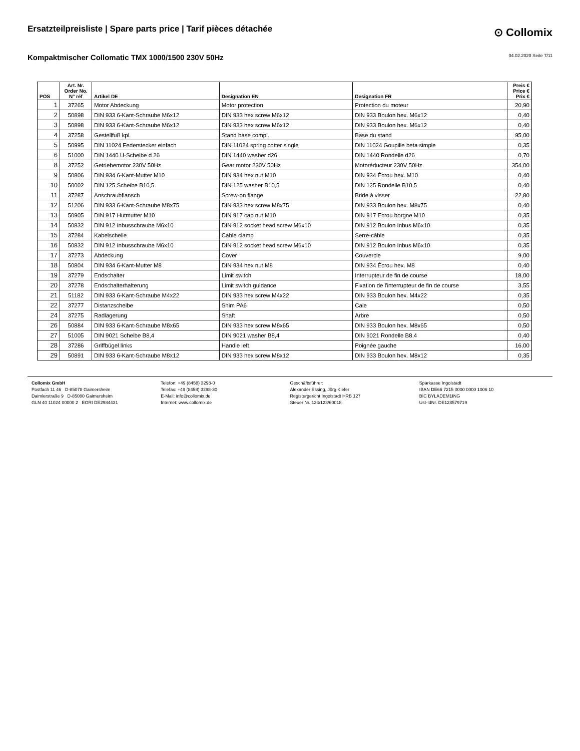Ersatzteilpreisliste | Spare parts price | Tarif pièces détachée
⊙ Collomix
Kompaktmischer Collomatic TMX 1000/1500 230V 50Hz
04.02.2020 Seite 7/11
| POS | Art. Nr. Order No. N° réf | Artikel DE | Designation EN | Designation FR | Preis € Price € Prix € |
| --- | --- | --- | --- | --- | --- |
| 1 | 37265 | Motor Abdeckung | Motor protection | Protection du moteur | 20,90 |
| 2 | 50898 | DIN 933 6-Kant-Schraube M6x12 | DIN 933 hex screw M6x12 | DIN 933 Boulon hex. M6x12 | 0,40 |
| 3 | 50898 | DIN 933 6-Kant-Schraube M6x12 | DIN 933 hex screw M6x12 | DIN 933 Boulon hex. M6x12 | 0,40 |
| 4 | 37258 | Gestellfuß kpl. | Stand base compl. | Base du stand | 95,00 |
| 5 | 50995 | DIN 11024 Federstecker einfach | DIN 11024 spring cotter single | DIN 11024 Goupille beta simple | 0,35 |
| 6 | 51000 | DIN 1440 U-Scheibe d 26 | DIN 1440 washer d26 | DIN 1440 Rondelle d26 | 0,70 |
| 8 | 37252 | Getriebemotor 230V 50Hz | Gear motor 230V 50Hz | Motoréducteur 230V 50Hz | 354,00 |
| 9 | 50806 | DIN 934 6-Kant-Mutter M10 | DIN 934 hex nut M10 | DIN 934 Écrou hex. M10 | 0,40 |
| 10 | 50002 | DIN 125 Scheibe B10,5 | DIN 125 washer B10,5 | DIN 125 Rondelle B10,5 | 0,40 |
| 11 | 37287 | Anschraubflansch | Screw-on flange | Bride à visser | 22,80 |
| 12 | 51206 | DIN 933 6-Kant-Schraube M8x75 | DIN 933 hex screw M8x75 | DIN 933 Boulon hex. M8x75 | 0,40 |
| 13 | 50905 | DIN 917 Hutmutter M10 | DIN 917 cap nut M10 | DIN 917 Ecrou borgne M10 | 0,35 |
| 14 | 50832 | DIN 912 Inbusschraube M6x10 | DIN 912 socket head screw M6x10 | DIN 912 Boulon Inbus M6x10 | 0,35 |
| 15 | 37284 | Kabelschelle | Cable clamp | Serre-câble | 0,35 |
| 16 | 50832 | DIN 912 Inbusschraube M6x10 | DIN 912 socket head screw M6x10 | DIN 912 Boulon Inbus M6x10 | 0,35 |
| 17 | 37273 | Abdeckung | Cover | Couvercle | 9,00 |
| 18 | 50804 | DIN 934 6-Kant-Mutter M8 | DIN 934 hex nut M8 | DIN 934 Écrou hex. M8 | 0,40 |
| 19 | 37279 | Endschalter | Limit switch | Interrupteur de fin de course | 18,00 |
| 20 | 37278 | Endschalterhalterung | Limit switch guidance | Fixation de l'interrupteur de fin de course | 3,55 |
| 21 | 51182 | DIN 933 6-Kant-Schraube M4x22 | DIN 933 hex screw M4x22 | DIN 933 Boulon hex. M4x22 | 0,35 |
| 22 | 37277 | Distanzscheibe | Shim PA6 | Cale | 0,50 |
| 24 | 37275 | Radlagerung | Shaft | Arbre | 0,50 |
| 26 | 50884 | DIN 933 6-Kant-Schraube M8x65 | DIN 933 hex screw M8x65 | DIN 933 Boulon hex. M8x65 | 0,50 |
| 27 | 51005 | DIN 9021 Scheibe B8,4 | DIN 9021 washer B8,4 | DIN 9021 Rondelle B8,4 | 0,40 |
| 28 | 37286 | Griffbügel links | Handle left | Poignée gauche | 16,00 |
| 29 | 50891 | DIN 933 6-Kant-Schraube M8x12 | DIN 933 hex screw M8x12 | DIN 933 Boulon hex. M8x12 | 0,35 |
Collomix GmbH
Postfach 11 46 D-85078 Gaimersheim
Daimlerstraße 9 D-85080 Gaimersheim
GLN 40 11024 00000 2 EORI DE2984431
Telefon: +49 (8458) 3298-0
Telefax: +49 (8458) 3298-30
E-Mail: info@collomix.de
Internet: www.collomix.de
Geschäftsführer:
Alexander Essing, Jörg Kiefer
Registergericht Ingolstadt HRB 127
Steuer Nr. 124/123/60018
Sparkasse Ingolstadt
IBAN DE66 7215 0000 0000 1006 10
BIC BYLADEM1ING
Ust-IdNr. DE128579719